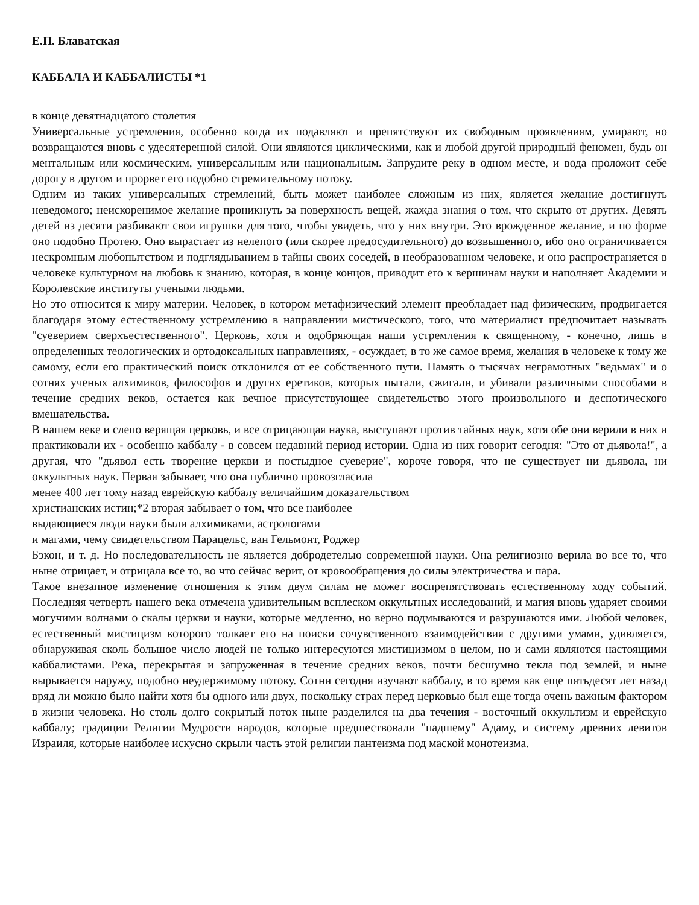Е.П. Блаватская
КАББАЛА И КАББАЛИСТЫ *1
в конце девятнадцатого столетия
Универсальные устремления, особенно когда их подавляют и препятствуют их свободным проявлениям, умирают, но возвращаются вновь с удесятеренной силой. Они являются циклическими, как и любой другой природный феномен, будь он ментальным или космическим, универсальным или национальным. Запрудите реку в одном месте, и вода проложит себе дорогу в другом и прорвет его подобно стремительному потоку.
Одним из таких универсальных стремлений, быть может наиболее сложным из них, является желание достигнуть неведомого; неискоренимое желание проникнуть за поверхность вещей, жажда знания о том, что скрыто от других. Девять детей из десяти разбивают свои игрушки для того, чтобы увидеть, что у них внутри. Это врожденное желание, и по форме оно подобно Протею. Оно вырастает из нелепого (или скорее предосудительного) до возвышенного, ибо оно ограничивается нескромным любопытством и подглядыванием в тайны своих соседей, в необразованном человеке, и оно распространяется в человеке культурном на любовь к знанию, которая, в конце концов, приводит его к вершинам науки и наполняет Академии и Королевские институты учеными людьми.
Но это относится к миру материи. Человек, в котором метафизический элемент преобладает над физическим, продвигается благодаря этому естественному устремлению в направлении мистического, того, что материалист предпочитает называть "суеверием сверхъестественного". Церковь, хотя и одобряющая наши устремления к священному, - конечно, лишь в определенных теологических и ортодоксальных направлениях, - осуждает, в то же самое время, желания в человеке к тому же самому, если его практический поиск отклонился от ее собственного пути. Память о тысячах неграмотных "ведьмах" и о сотнях ученых алхимиков, философов и других еретиков, которых пытали, сжигали, и убивали различными способами в течение средних веков, остается как вечное присутствующее свидетельство этого произвольного и деспотического вмешательства.
В нашем веке и слепо верящая церковь, и все отрицающая наука, выступают против тайных наук, хотя обе они верили в них и практиковали их - особенно каббалу - в совсем недавний период истории. Одна из них говорит сегодня: "Это от дьявола!", а другая, что "дьявол есть творение церкви и постыдное суеверие", короче говоря, что не существует ни дьявола, ни оккультных наук. Первая забывает, что она публично провозгласила
менее 400 лет тому назад еврейскую каббалу величайшим доказательством
христианских истин;*2 вторая забывает о том, что все наиболее
выдающиеся люди науки были алхимиками, астрологами
и магами, чему свидетельством Парацельс, ван Гельмонт, Роджер
Бэкон, и т. д. Но последовательность не является добродетелью современной науки. Она религиозно верила во все то, что ныне отрицает, и отрицала все то, во что сейчас верит, от кровообращения до силы электричества и пара.
Такое внезапное изменение отношения к этим двум силам не может воспрепятствовать естественному ходу событий. Последняя четверть нашего века отмечена удивительным всплеском оккультных исследований, и магия вновь ударяет своими могучими волнами о скалы церкви и науки, которые медленно, но верно подмываются и разрушаются ими. Любой человек, естественный мистицизм которого толкает его на поиски сочувственного взаимодействия с другими умами, удивляется, обнаруживая сколь большое число людей не только интересуются мистицизмом в целом, но и сами являются настоящими каббалистами. Река, перекрытая и запруженная в течение средних веков, почти бесшумно текла под землей, и ныне вырывается наружу, подобно неудержимому потоку. Сотни сегодня изучают каббалу, в то время как еще пятьдесят лет назад вряд ли можно было найти хотя бы одного или двух, поскольку страх перед церковью был еще тогда очень важным фактором в жизни человека. Но столь долго сокрытый поток ныне разделился на два течения - восточный оккультизм и еврейскую каббалу; традиции Религии Мудрости народов, которые предшествовали "падшему" Адаму, и систему древних левитов Израиля, которые наиболее искусно скрыли часть этой религии пантеизма под маской монотеизма.